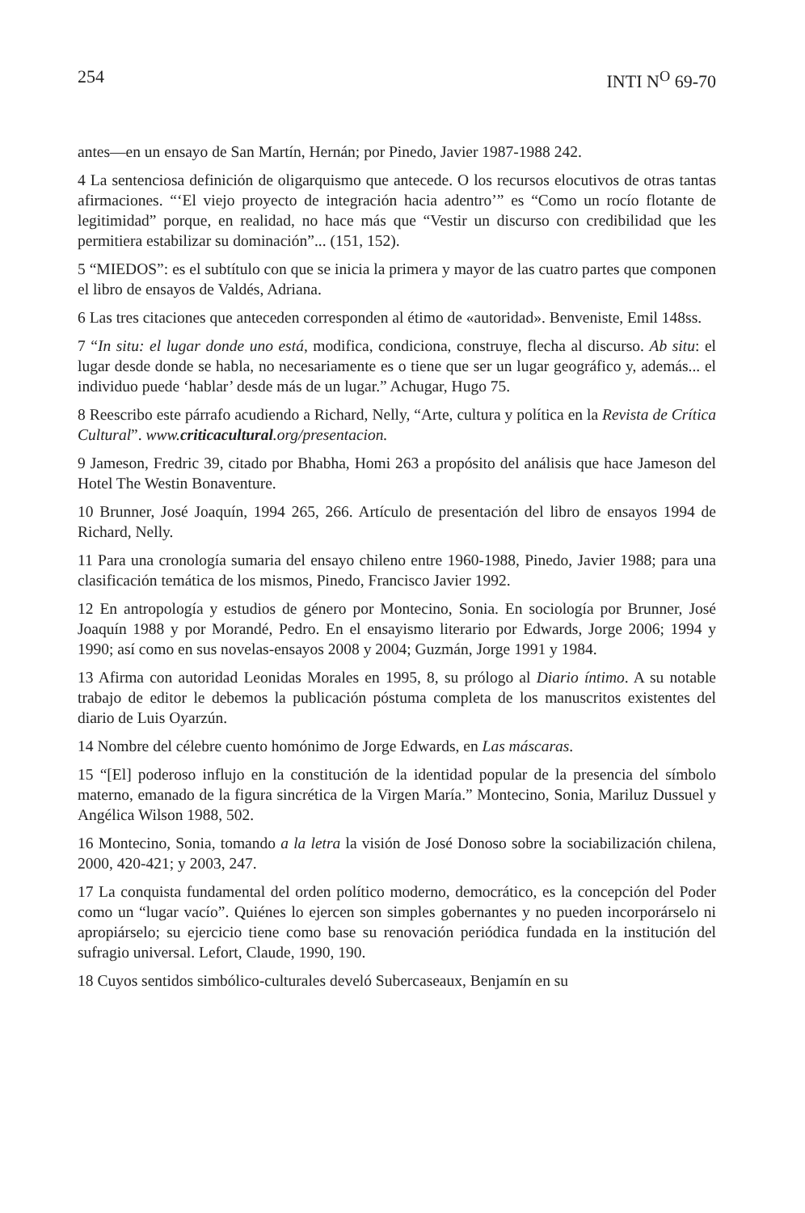254 INTI N<sup>O</sup> 69-70
antes—en un ensayo de San Martín, Hernán; por Pinedo, Javier 1987-1988 242.
4 La sentenciosa definición de oligarquismo que antecede. O los recursos elocutivos de otras tantas afirmaciones. “‘El viejo proyecto de integración hacia adentro’” es “Como un rocío flotante de legitimidad” porque, en realidad, no hace más que “Vestir un discurso con credibilidad que les permitiera estabilizar su dominación”... (151, 152).
5 “MIEDOS”: es el subtítulo con que se inicia la primera y mayor de las cuatro partes que componen el libro de ensayos de Valdés, Adriana.
6 Las tres citaciones que anteceden corresponden al étimo de «autoridad». Benveniste, Emil 148ss.
7 “In situ: el lugar donde uno está, modifica, condiciona, construye, flecha al discurso. Ab situ: el lugar desde donde se habla, no necesariamente es o tiene que ser un lugar geográfico y, además... el individuo puede ‘hablar’ desde más de un lugar.” Achugar, Hugo 75.
8 Reescribo este párrafo acudiendo a Richard, Nelly, “Arte, cultura y política en la Revista de Crítica Cultural”. www.criticacultural.org/presentacion.
9 Jameson, Fredric 39, citado por Bhabha, Homi 263 a propósito del análisis que hace Jameson del Hotel The Westin Bonaventure.
10 Brunner, José Joaquín, 1994 265, 266. Artículo de presentación del libro de ensayos 1994 de Richard, Nelly.
11 Para una cronología sumaria del ensayo chileno entre 1960-1988, Pinedo, Javier 1988; para una clasificación temática de los mismos, Pinedo, Francisco Javier 1992.
12 En antropología y estudios de género por Montecino, Sonia. En sociología por Brunner, José Joaquín 1988 y por Morandé, Pedro. En el ensayismo literario por Edwards, Jorge 2006; 1994 y 1990; así como en sus novelas-ensayos 2008 y 2004; Guzmán, Jorge 1991 y 1984.
13 Afirma con autoridad Leonidas Morales en 1995, 8, su prólogo al Diario íntimo. A su notable trabajo de editor le debemos la publicación póstuma completa de los manuscritos existentes del diario de Luis Oyarzún.
14 Nombre del célebre cuento homónimo de Jorge Edwards, en Las máscaras.
15 “[El] poderoso influjo en la constitución de la identidad popular de la presencia del símbolo materno, emanado de la figura sincrética de la Virgen María.” Montecino, Sonia, Mariluz Dussuel y Angélica Wilson 1988, 502.
16 Montecino, Sonia, tomando a la letra la visión de José Donoso sobre la sociabilización chilena, 2000, 420-421; y 2003, 247.
17 La conquista fundamental del orden político moderno, democrático, es la concepción del Poder como un “lugar vacío”. Quiénes lo ejercen son simples gobernantes y no pueden incorporárselo ni apropiárselo; su ejercicio tiene como base su renovación periódica fundada en la institución del sufragio universal. Lefort, Claude, 1990, 190.
18 Cuyos sentidos simbólico-culturales develó Subercaseaux, Benjamín en su